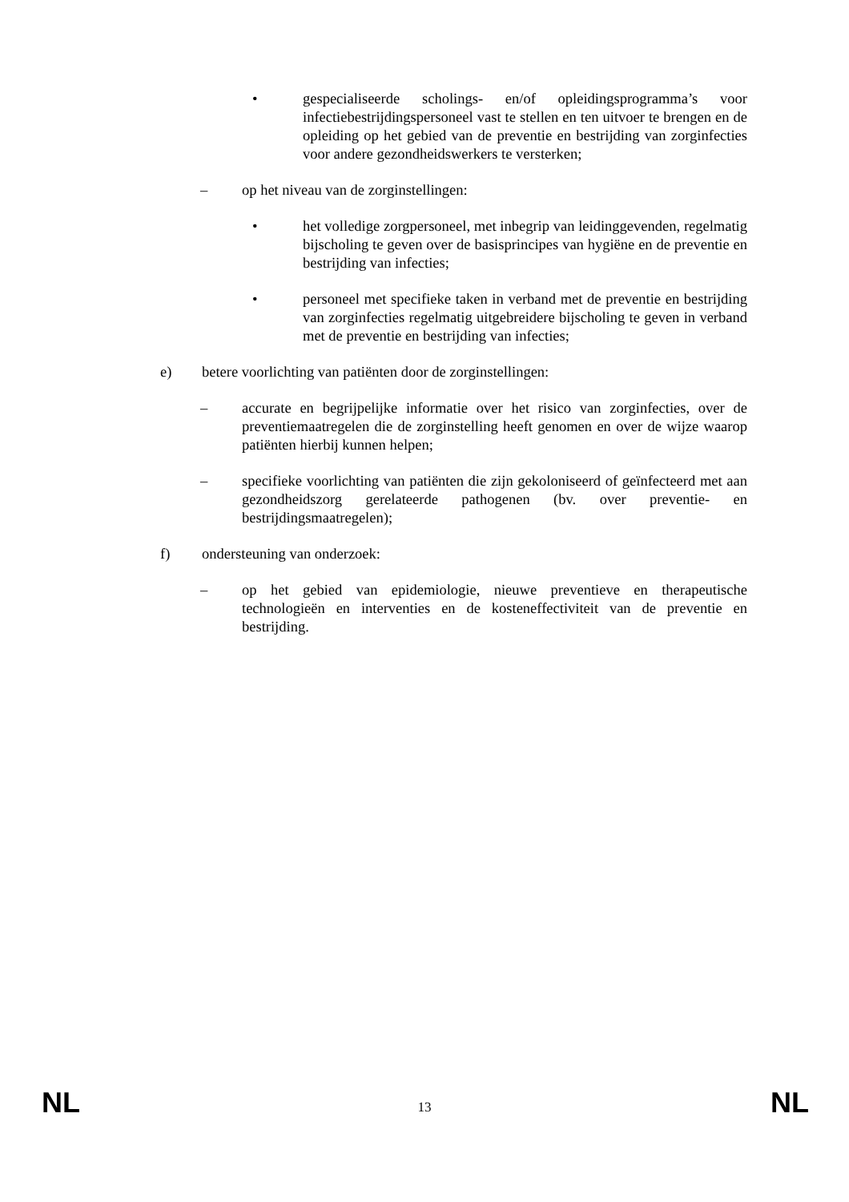• gespecialiseerde scholings- en/of opleidingsprogramma’s voor infectiebestrijdingspersoneel vast te stellen en ten uitvoer te brengen en de opleiding op het gebied van de preventie en bestrijding van zorginfecties voor andere gezondheidswerkers te versterken;
– op het niveau van de zorginstellingen:
• het volledige zorgpersoneel, met inbegrip van leidinggevenden, regelmatig bijscholing te geven over de basisprincipes van hygiëne en de preventie en bestrijding van infecties;
• personeel met specifieke taken in verband met de preventie en bestrijding van zorginfecties regelmatig uitgebreidere bijscholing te geven in verband met de preventie en bestrijding van infecties;
e) betere voorlichting van patiënten door de zorginstellingen:
– accurate en begrijpelijke informatie over het risico van zorginfecties, over de preventiemaatregelen die de zorginstelling heeft genomen en over de wijze waarop patiënten hierbij kunnen helpen;
– specifieke voorlichting van patiënten die zijn gekoloniseerd of geïnfecteerd met aan gezondheidszorg gerelateerde pathogenen (bv. over preventie- en bestrijdingsmaatregelen);
f) ondersteuning van onderzoek:
– op het gebied van epidemiologie, nieuwe preventieve en therapeutische technologieën en interventies en de kosteneffectiviteit van de preventie en bestrijding.
NL 13 NL